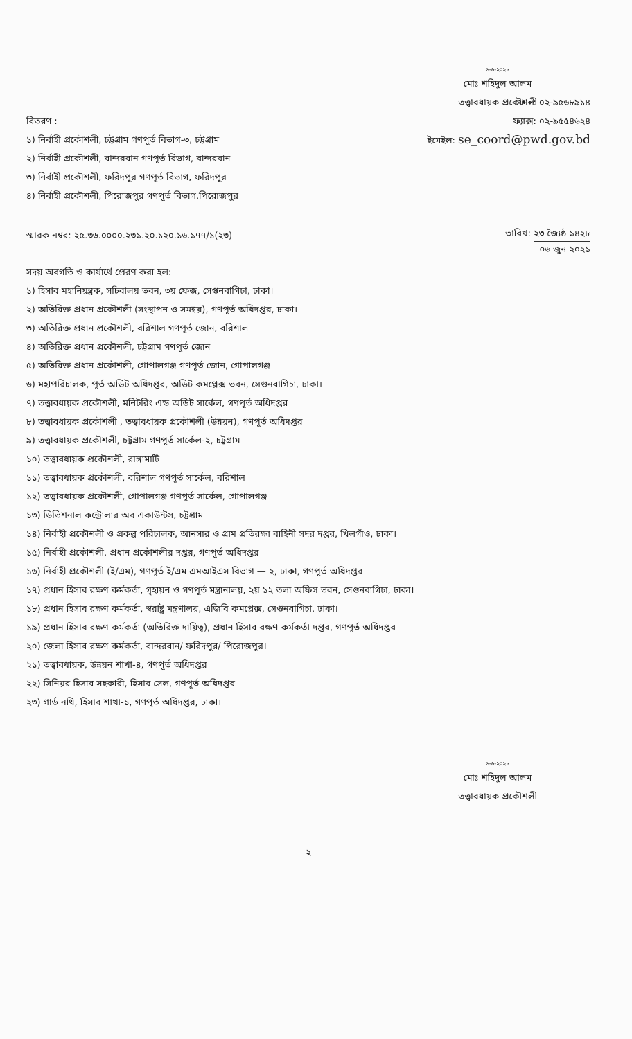৬-৬-২০২১
মোঃ শহিদুল আলম
তত্ত্বাবধায়ক প্রকৌশলী
বিতরণ :
১) নির্বাহী প্রকৌশলী, চট্টগ্রাম গণপূর্ত বিভাগ-৩, চট্টগ্রাম
২) নির্বাহী প্রকৌশলী, বান্দরবান গণপূর্ত বিভাগ, বান্দরবান
৩) নির্বাহী প্রকৌশলী, ফরিদপুর গণপূর্ত বিভাগ, ফরিদপুর
৪) নির্বাহী প্রকৌশলী, পিরোজপুর গণপূর্ত বিভাগ,পিরোজপুর
ফোন: ০২-৯৫৬৮৯১৪
ফ্যাক্স: ০২-৯৫৫৪৬২৪
ইমেইল: se_coord@pwd.gov.bd
স্মারক নম্বর: ২৫.৩৬.০০০০.২৩১.২০.১২০.১৬.১৭৭/১(২৩)
তারিখ: ২৩ জ্যৈষ্ঠ ১৪২৮
০৬ জুন ২০২১
সদয় অবগতি ও কার্যার্থে প্রেরণ করা হল:
১) হিসাব মহানিয়ন্ত্রক, সচিবালয় ভবন, ৩য় ফেজ, সেগুনবাগিচা, ঢাকা।
২) অতিরিক্ত প্রধান প্রকৌশলী (সংস্থাপন ও সমন্বয়), গণপূর্ত অধিদপ্তর, ঢাকা।
৩) অতিরিক্ত প্রধান প্রকৌশলী, বরিশাল গণপূর্ত জোন, বরিশাল
৪) অতিরিক্ত প্রধান প্রকৌশলী, চট্টগ্রাম গণপূর্ত জোন
৫) অতিরিক্ত প্রধান প্রকৌশলী, গোপালগঞ্জ গণপূর্ত জোন, গোপালগঞ্জ
৬) মহাপরিচালক, পূর্ত অডিট অধিদপ্তর, অডিট কমপ্লেক্স ভবন, সেগুনবাগিচা, ঢাকা।
৭) তত্ত্বাবধায়ক প্রকৌশলী, মনিটরিং এন্ড অডিট সার্কেল, গণপূর্ত অধিদপ্তর
৮) তত্ত্বাবধায়ক প্রকৌশলী , তত্ত্বাবধায়ক প্রকৌশলী (উন্নয়ন), গণপূর্ত অধিদপ্তর
৯) তত্ত্বাবধায়ক প্রকৌশলী, চট্টগ্রাম গণপূর্ত সার্কেল-২, চট্টগ্রাম
১০) তত্ত্বাবধায়ক প্রকৌশলী, রাঙ্গামাটি
১১) তত্ত্বাবধায়ক প্রকৌশলী, বরিশাল গণপূর্ত সার্কেল, বরিশাল
১২) তত্ত্বাবধায়ক প্রকৌশলী, গোপালগঞ্জ গণপূর্ত সার্কেল, গোপালগঞ্জ
১৩) ডিভিশনাল কন্ট্রোলার অব একাউন্টস, চট্টগ্রাম
১৪) নির্বাহী প্রকৌশলী ও প্রকল্প পরিচালক, আনসার ও গ্রাম প্রতিরক্ষা বাহিনী সদর দপ্তর, খিলগাঁও, ঢাকা।
১৫) নির্বাহী প্রকৌশলী, প্রধান প্রকৌশলীর দপ্তর, গণপূর্ত অধিদপ্তর
১৬) নির্বাহী প্রকৌশলী (ই/এম), গণপূর্ত ই/এম এমআইএস বিভাগ — ২, ঢাকা, গণপূর্ত অধিদপ্তর
১৭) প্রধান হিসাব রক্ষণ কর্মকর্তা, গৃহায়ন ও গণপূর্ত মন্ত্রানালয়, ২য় ১২ তলা অফিস ভবন, সেগুনবাগিচা, ঢাকা।
১৮) প্রধান হিসাব রক্ষণ কর্মকর্তা, স্বরাষ্ট্র মন্ত্রণালয়, এজিবি কমপ্লেক্স, সেগুনবাগিচা, ঢাকা।
১৯) প্রধান হিসাব রক্ষণ কর্মকর্তা (অতিরিক্ত দায়িত্ব), প্রধান হিসাব রক্ষণ কর্মকর্তা দপ্তর, গণপূর্ত অধিদপ্তর
২০) জেলা হিসাব রক্ষণ কর্মকর্তা, বান্দরবান/ ফরিদপুর/ পিরোজপুর।
২১) তত্ত্বাবধায়ক, উন্নয়ন শাখা-৪, গণপূর্ত অধিদপ্তর
২২) সিনিয়র হিসাব সহকারী, হিসাব সেল, গণপূর্ত অধিদপ্তর
২৩) গার্ড নথি, হিসাব শাখা-১, গণপূর্ত অধিদপ্তর, ঢাকা।
৬-৬-২০২১
মোঃ শহিদুল আলম
তত্ত্বাবধায়ক প্রকৌশলী
২